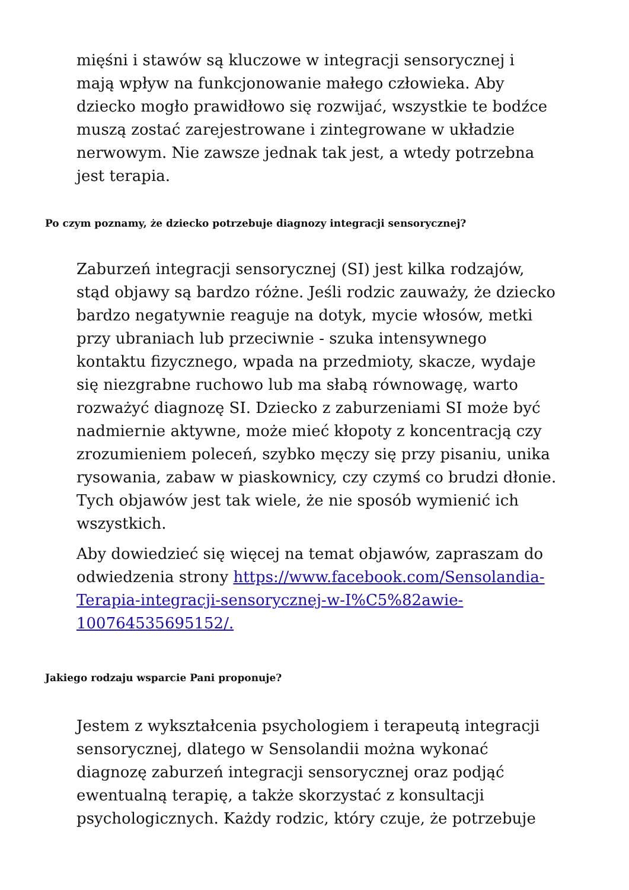mięśni i stawów są kluczowe w integracji sensorycznej i mają wpływ na funkcjonowanie małego człowieka. Aby dziecko mogło prawidłowo się rozwijać, wszystkie te bodźce muszą zostać zarejestrowane i zintegrowane w układzie nerwowym. Nie zawsze jednak tak jest, a wtedy potrzebna jest terapia.
Po czym poznamy, że dziecko potrzebuje diagnozy integracji sensorycznej?
Zaburzeń integracji sensorycznej (SI) jest kilka rodzajów, stąd objawy są bardzo różne. Jeśli rodzic zauważy, że dziecko bardzo negatywnie reaguje na dotyk, mycie włosów, metki przy ubraniach lub przeciwnie - szuka intensywnego kontaktu fizycznego, wpada na przedmioty, skacze, wydaje się niezgrabne ruchowo lub ma słabą równowagę, warto rozważyć diagnozę SI. Dziecko z zaburzeniami SI może być nadmiernie aktywne, może mieć kłopoty z koncentracją czy zrozumieniem poleceń, szybko męczy się przy pisaniu, unika rysowania, zabaw w piaskownicy, czy czymś co brudzi dłonie. Tych objawów jest tak wiele, że nie sposób wymienić ich wszystkich.
Aby dowiedzieć się więcej na temat objawów, zapraszam do odwiedzenia strony https://www.facebook.com/Sensolandia-Terapia-integracji-sensorycznej-w-I%C5%82awie-100764535695152/.
Jakiego rodzaju wsparcie Pani proponuje?
Jestem z wykształcenia psychologiem i terapeutą integracji sensorycznej, dlatego w Sensolandii można wykonać diagnozę zaburzeń integracji sensorycznej oraz podjąć ewentualną terapię, a także skorzystać z konsultacji psychologicznych. Każdy rodzic, który czuje, że potrzebuje